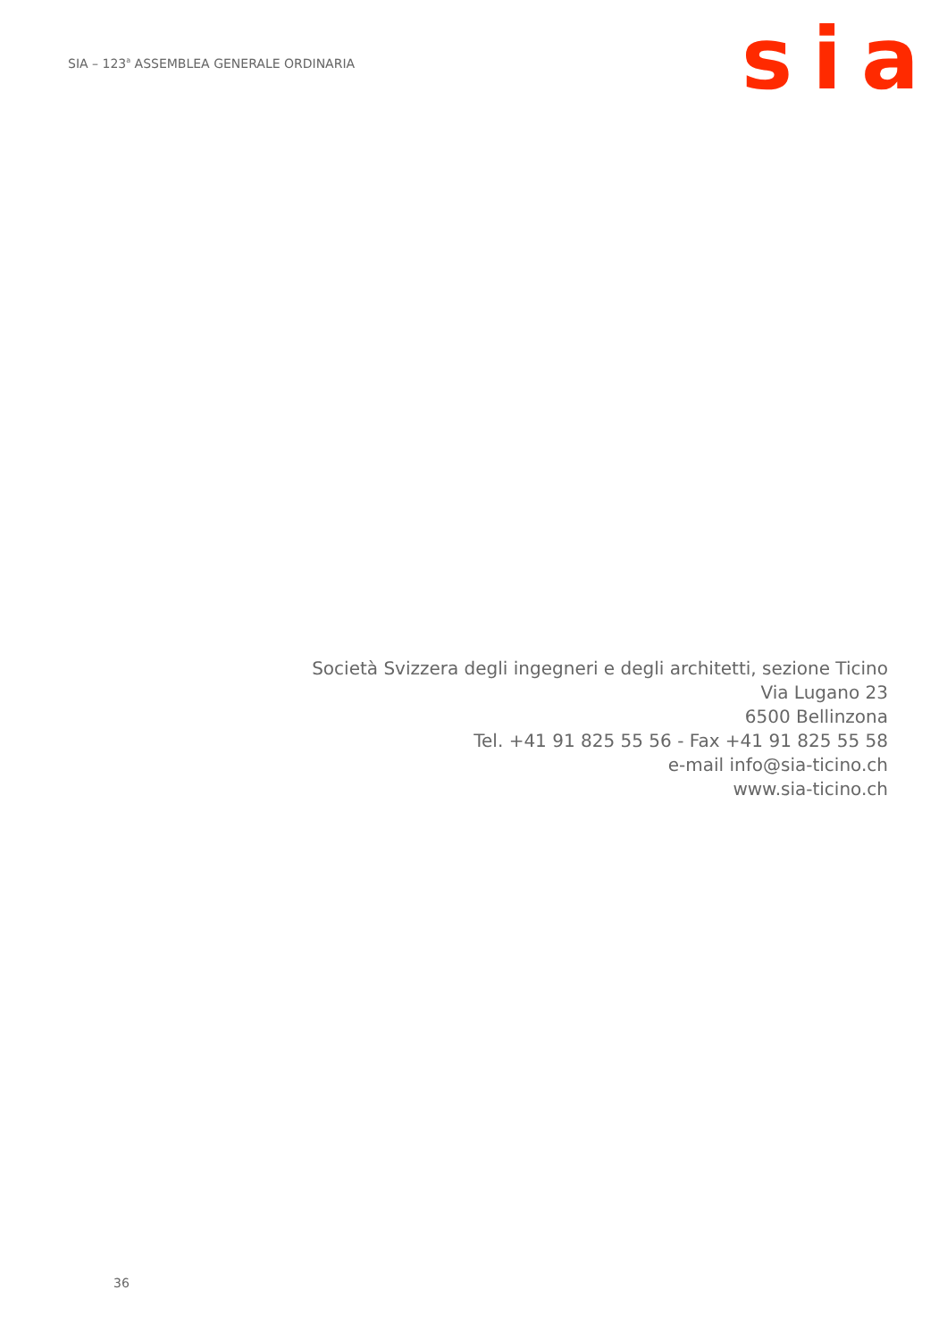SIA – 123<sup>a</sup> ASSEMBLEA GENERALE ORDINARIA
sia
Società Svizzera degli ingegneri e degli architetti, sezione Ticino
Via Lugano 23
6500 Bellinzona
Tel. +41 91 825 55 56 - Fax +41 91 825 55 58
e-mail info@sia-ticino.ch
www.sia-ticino.ch
36